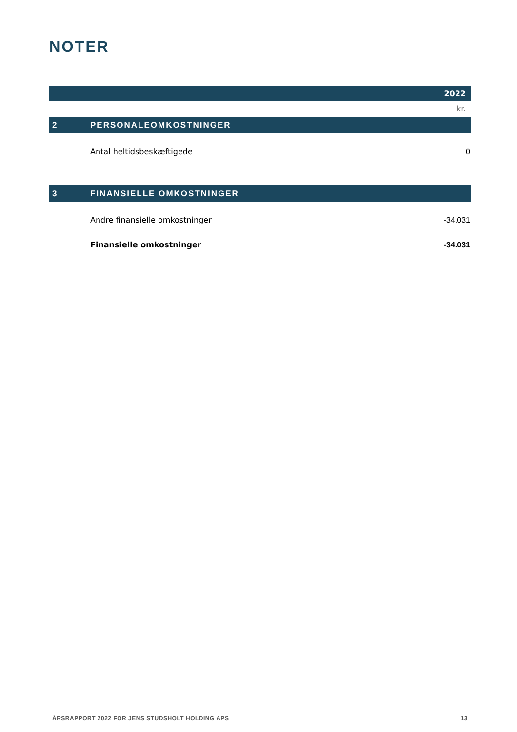NOTER
| 2022 | | |
| kr. | | |
| 2 | PERSONALEOMKOSTNINGER | |
| | Antal heltidsbeskæftigede | 0 |
| 3 | FINANSIELLE OMKOSTNINGER | |
| | Andre finansielle omkostninger | -34.031 |
| | Finansielle omkostninger | -34.031 |
ÅRSRAPPORT 2022 FOR JENS STUDSHOLT HOLDING APS 13